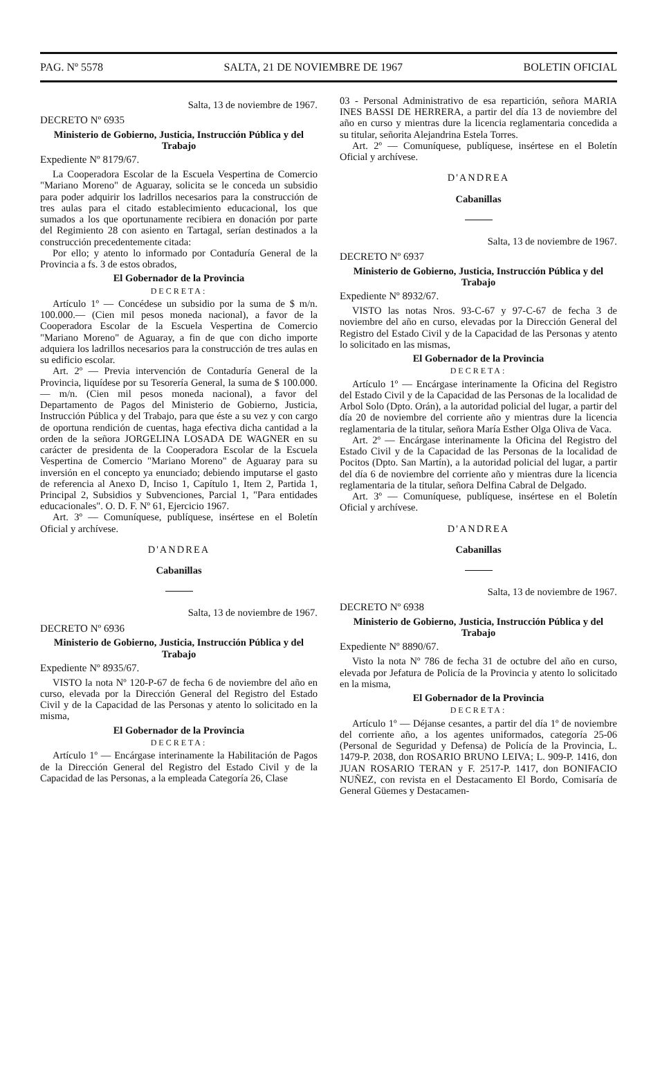PAG. Nº 5578 SALTA, 21 DE NOVIEMBRE DE 1967 BOLETIN OFICIAL
Salta, 13 de noviembre de 1967.
DECRETO Nº 6935
Ministerio de Gobierno, Justicia, Instrucción Pública y del Trabajo
Expediente Nº 8179/67.
La Cooperadora Escolar de la Escuela Vespertina de Comercio "Mariano Moreno" de Aguaray, solicita se le conceda un subsidio para poder adquirir los ladrillos necesarios para la construcción de tres aulas para el citado establecimiento educacional, los que sumados a los que oportunamente recibiera en donación por parte del Regimiento 28 con asiento en Tartagal, serían destinados a la construcción precedentemente citada:
Por ello; y atento lo informado por Contaduría General de la Provincia a fs. 3 de estos obrados,
El Gobernador de la Provincia
DECRETA:
Artículo 1º — Concédese un subsidio por la suma de $ m/n. 100.000.— (Cien mil pesos moneda nacional), a favor de la Cooperadora Escolar de la Escuela Vespertina de Comercio "Mariano Moreno" de Aguaray, a fin de que con dicho importe adquiera los ladrillos necesarios para la construcción de tres aulas en su edificio escolar.
Art. 2º — Previa intervención de Contaduría General de la Provincia, liquídese por su Tesorería General, la suma de $ 100.000.— m/n. (Cien mil pesos moneda nacional), a favor del Departamento de Pagos del Ministerio de Gobierno, Justicia, Instrucción Pública y del Trabajo, para que éste a su vez y con cargo de oportuna rendición de cuentas, haga efectiva dicha cantidad a la orden de la señora JORGELINA LOSADA DE WAGNER en su carácter de presidenta de la Cooperadora Escolar de la Escuela Vespertina de Comercio "Mariano Moreno" de Aguaray para su inversión en el concepto ya enunciado; debiendo imputarse el gasto de referencia al Anexo D, Inciso 1, Capítulo 1, Item 2, Partida 1, Principal 2, Subsidios y Subvenciones, Parcial 1, "Para entidades educacionales". O. D. F. Nº 61, Ejercicio 1967.
Art. 3º — Comuníquese, publíquese, insértese en el Boletín Oficial y archívese.
D'ANDREA
Cabanillas
Salta, 13 de noviembre de 1967.
DECRETO Nº 6936
Ministerio de Gobierno, Justicia, Instrucción Pública y del Trabajo
Expediente Nº 8935/67.
VISTO la nota Nº 120-P-67 de fecha 6 de noviembre del año en curso, elevada por la Dirección General del Registro del Estado Civil y de la Capacidad de las Personas y atento lo solicitado en la misma,
El Gobernador de la Provincia
DECRETA:
Artículo 1º — Encárgase interinamente la Habilitación de Pagos de la Dirección General del Registro del Estado Civil y de la Capacidad de las Personas, a la empleada Categoría 26, Clase
03 - Personal Administrativo de esa repartición, señora MARIA INES BASSI DE HERRERA, a partir del día 13 de noviembre del año en curso y mientras dure la licencia reglamentaria concedida a su titular, señorita Alejandrina Estela Torres.
Art. 2º — Comuníquese, publíquese, insértese en el Boletín Oficial y archívese.
D'ANDREA
Cabanillas
Salta, 13 de noviembre de 1967.
DECRETO Nº 6937
Ministerio de Gobierno, Justicia, Instrucción Pública y del Trabajo
Expediente Nº 8932/67.
VISTO las notas Nros. 93-C-67 y 97-C-67 de fecha 3 de noviembre del año en curso, elevadas por la Dirección General del Registro del Estado Civil y de la Capacidad de las Personas y atento lo solicitado en las mismas,
El Gobernador de la Provincia
DECRETA:
Artículo 1º — Encárgase interinamente la Oficina del Registro del Estado Civil y de la Capacidad de las Personas de la localidad de Arbol Solo (Dpto. Orán), a la autoridad policial del lugar, a partir del día 20 de noviembre del corriente año y mientras dure la licencia reglamentaria de la titular, señora María Esther Olga Oliva de Vaca.
Art. 2º — Encárgase interinamente la Oficina del Registro del Estado Civil y de la Capacidad de las Personas de la localidad de Pocitos (Dpto. San Martín), a la autoridad policial del lugar, a partir del día 6 de noviembre del corriente año y mientras dure la licencia reglamentaria de la titular, señora Delfina Cabral de Delgado.
Art. 3º — Comuníquese, publíquese, insértese en el Boletín Oficial y archívese.
D'ANDREA
Cabanillas
Salta, 13 de noviembre de 1967.
DECRETO Nº 6938
Ministerio de Gobierno, Justicia, Instrucción Pública y del Trabajo
Expediente Nº 8890/67.
Visto la nota Nº 786 de fecha 31 de octubre del año en curso, elevada por Jefatura de Policía de la Provincia y atento lo solicitado en la misma,
El Gobernador de la Provincia
DECRETA:
Artículo 1º — Déjanse cesantes, a partir del día 1º de noviembre del corriente año, a los agentes uniformados, categoría 25-06 (Personal de Seguridad y Defensa) de Policía de la Provincia, L. 1479-P. 2038, don ROSARIO BRUNO LEIVA; L. 909-P. 1416, don JUAN ROSARIO TERAN y F. 2517-P. 1417, don BONIFACIO NUÑEZ, con revista en el Destacamento El Bordo, Comisaría de General Güemes y Destacamen-